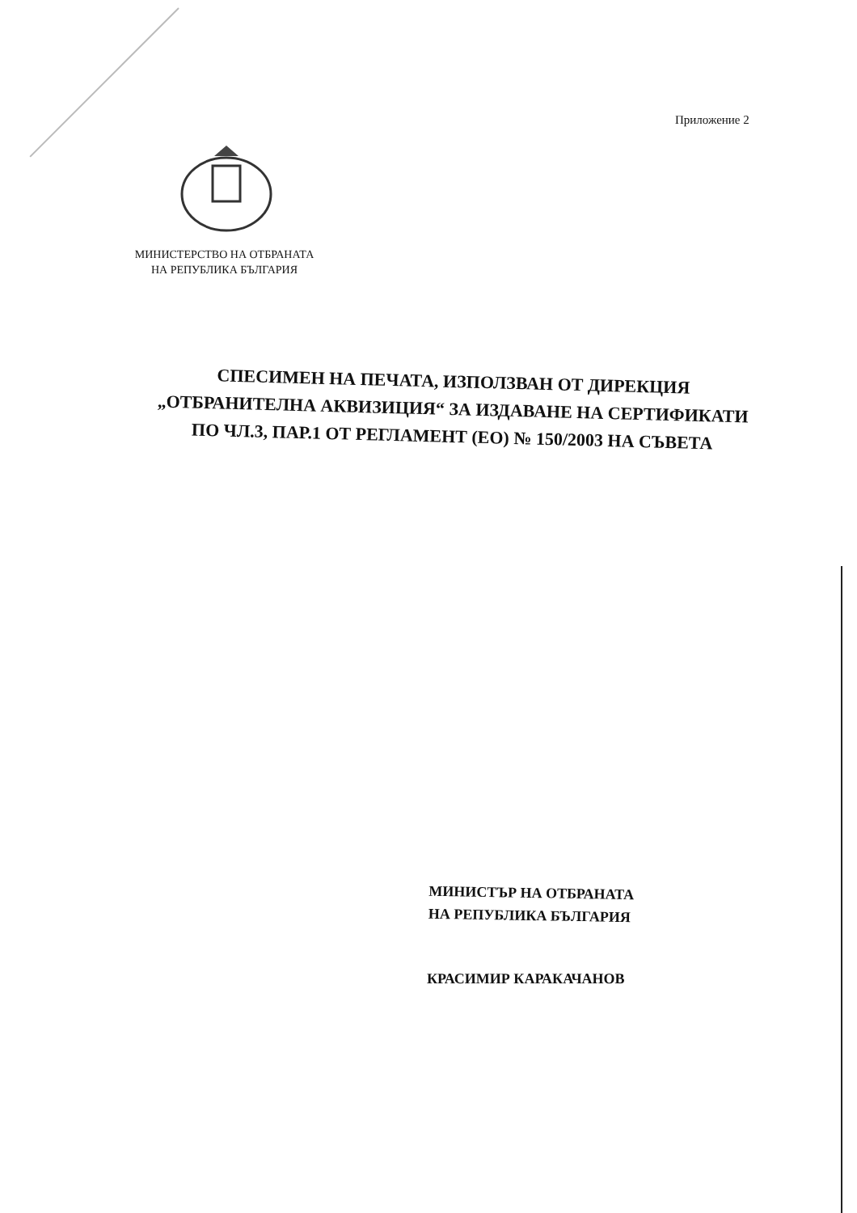Приложение 2
МИНИСТЕРСТВО НА ОТБРАНАТА
НА РЕПУБЛИКА БЪЛГАРИЯ
СПЕСИМЕН НА ПЕЧАТА, ИЗПОЛЗВАН ОТ ДИРЕКЦИЯ
„ОТБРАНИТЕЛНА АКВИЗИЦИЯ“ ЗА ИЗДАВАНЕ НА СЕРТИФИКАТИ
ПО ЧЛ.3, ПАР.1 ОТ РЕГЛАМЕНТ (ЕО) № 150/2003 НА СЪВЕТА
МИНИСТЪР НА ОТБРАНАТА
НА РЕПУБЛИКА БЪЛГАРИЯ
КРАСИМИР КАРАКАЧАНОВ